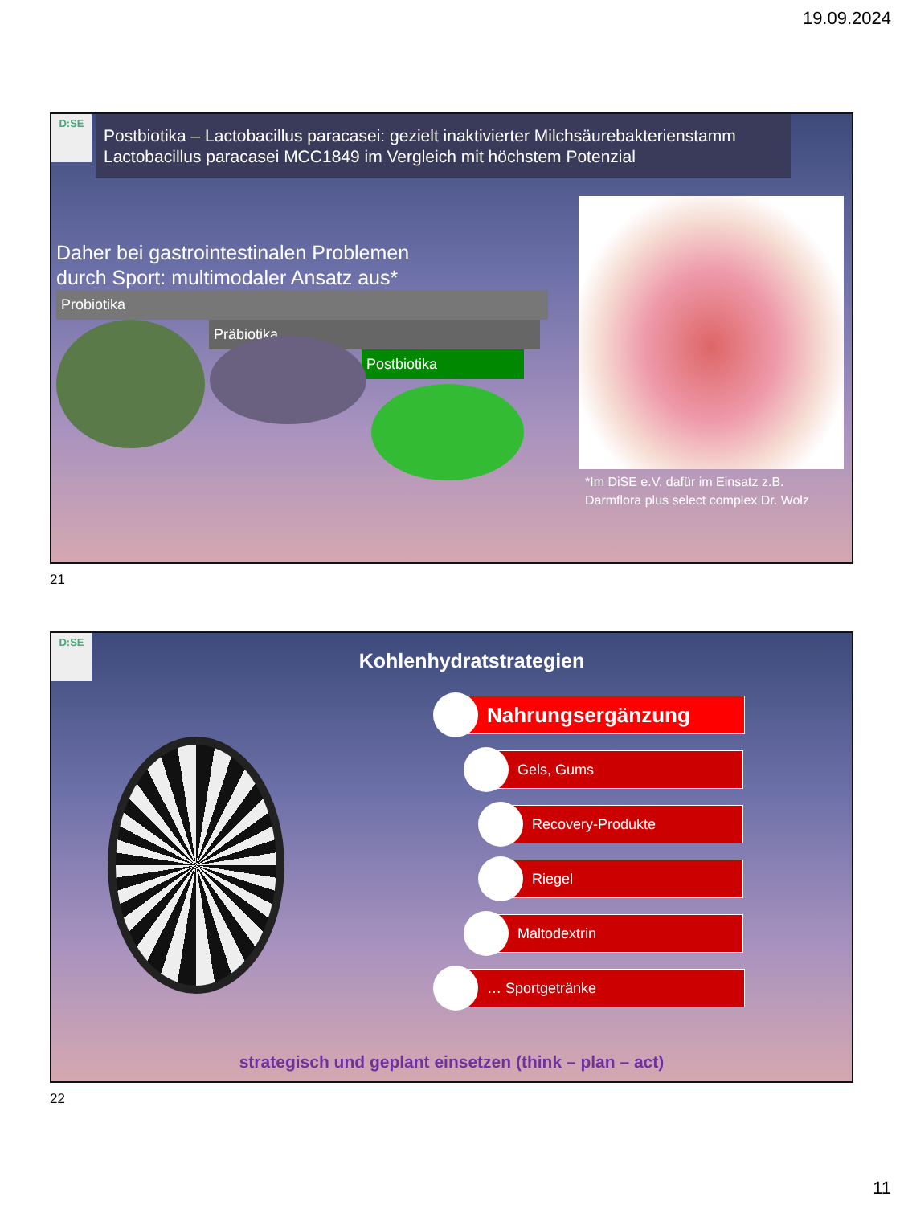19.09.2024
D:SE
Postbiotika – Lactobacillus paracasei: gezielt inaktivierter Milchsäurebakterienstamm Lactobacillus paracasei MCC1849 im Vergleich mit höchstem Potenzial
Daher bei gastrointestinalen Problemen
durch Sport: multimodaler Ansatz aus*
Probiotika
Präbiotika
Postbiotika
*Im DiSE e.V. dafür im Einsatz z.B. Darmflora plus select complex Dr. Wolz
21
D:SE
Kohlenhydratstrategien
Nahrungsergänzung
Gels, Gums
Recovery-Produkte
Riegel
Maltodextrin
… Sportgetränke
strategisch und geplant einsetzen (think – plan – act)
22
11